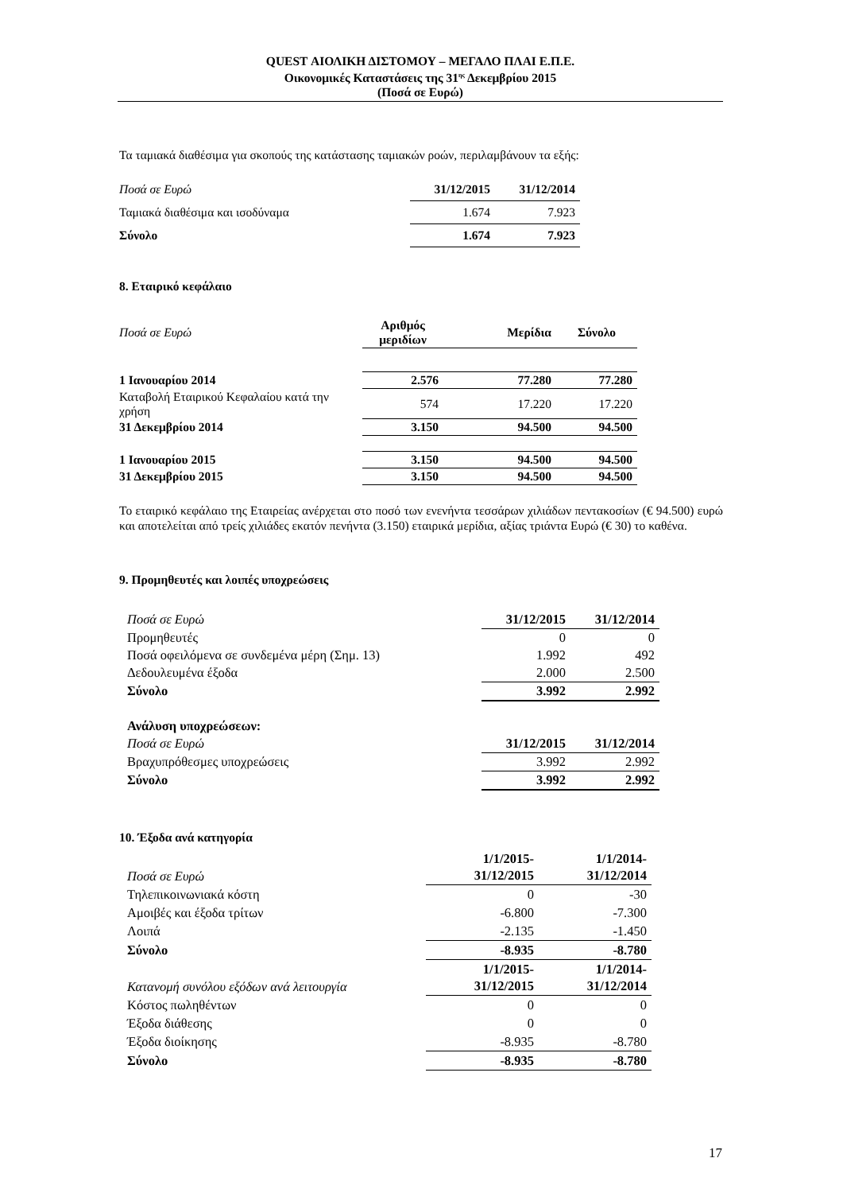QUEST ΑΙΟΛΙΚΗ ΔΙΣΤΟΜΟΥ – ΜΕΓΑΛΟ ΠΛΑΙ Ε.Π.Ε.
Οικονομικές Καταστάσεις της 31<sup>ης</sup> Δεκεμβρίου 2015
(Ποσά σε Ευρώ)
Τα ταμιακά διαθέσιμα για σκοπούς της κατάστασης ταμιακών ροών, περιλαμβάνουν τα εξής:
| Ποσά σε Ευρώ | 31/12/2015 | 31/12/2014 |
| Ταμιακά διαθέσιμα και ισοδύναμα | 1.674 | 7.923 |
| Σύνολο | 1.674 | 7.923 |
8. Εταιρικό κεφάλαιο
| Ποσά σε Ευρώ | Αριθμός μεριδίων | Μερίδια | Σύνολο |
| 1 Ιανουαρίου 2014 | 2.576 | 77.280 | 77.280 |
| Καταβολή Εταιρικού Κεφαλαίου κατά την χρήση | 574 | 17.220 | 17.220 |
| 31 Δεκεμβρίου 2014 | 3.150 | 94.500 | 94.500 |
| 1 Ιανουαρίου 2015 | 3.150 | 94.500 | 94.500 |
| 31 Δεκεμβρίου 2015 | 3.150 | 94.500 | 94.500 |
Το εταιρικό κεφάλαιο της Εταιρείας ανέρχεται στο ποσό των ενενήντα τεσσάρων χιλιάδων πεντακοσίων (€ 94.500) ευρώ και αποτελείται από τρείς χιλιάδες εκατόν πενήντα (3.150) εταιρικά μερίδια, αξίας τριάντα Ευρώ (€ 30) το καθένα.
9. Προμηθευτές και λοιπές υποχρεώσεις
| Ποσά σε Ευρώ | 31/12/2015 | 31/12/2014 |
| Προμηθευτές | 0 | 0 |
| Ποσά οφειλόμενα σε συνδεμένα μέρη (Σημ. 13) | 1.992 | 492 |
| Δεδουλευμένα έξοδα | 2.000 | 2.500 |
| Σύνολο | 3.992 | 2.992 |
| Ανάλυση υποχρεώσεων: | | |
| Ποσά σε Ευρώ | 31/12/2015 | 31/12/2014 |
| Βραχυπρόθεσμες υποχρεώσεις | 3.992 | 2.992 |
| Σύνολο | 3.992 | 2.992 |
10. Έξοδα ανά κατηγορία
| Ποσά σε Ευρώ | 1/1/2015- 31/12/2015 | 1/1/2014- 31/12/2014 |
| Τηλεπικοινωνιακά κόστη | 0 | -30 |
| Αμοιβές και έξοδα τρίτων | -6.800 | -7.300 |
| Λοιπά | -2.135 | -1.450 |
| Σύνολο | -8.935 | -8.780 |
| Κατανομή συνόλου εξόδων ανά λειτουργία | 1/1/2015- 31/12/2015 | 1/1/2014- 31/12/2014 |
| Κόστος πωληθέντων | 0 | 0 |
| Έξοδα διάθεσης | 0 | 0 |
| Έξοδα διοίκησης | -8.935 | -8.780 |
| Σύνολο | -8.935 | -8.780 |
17